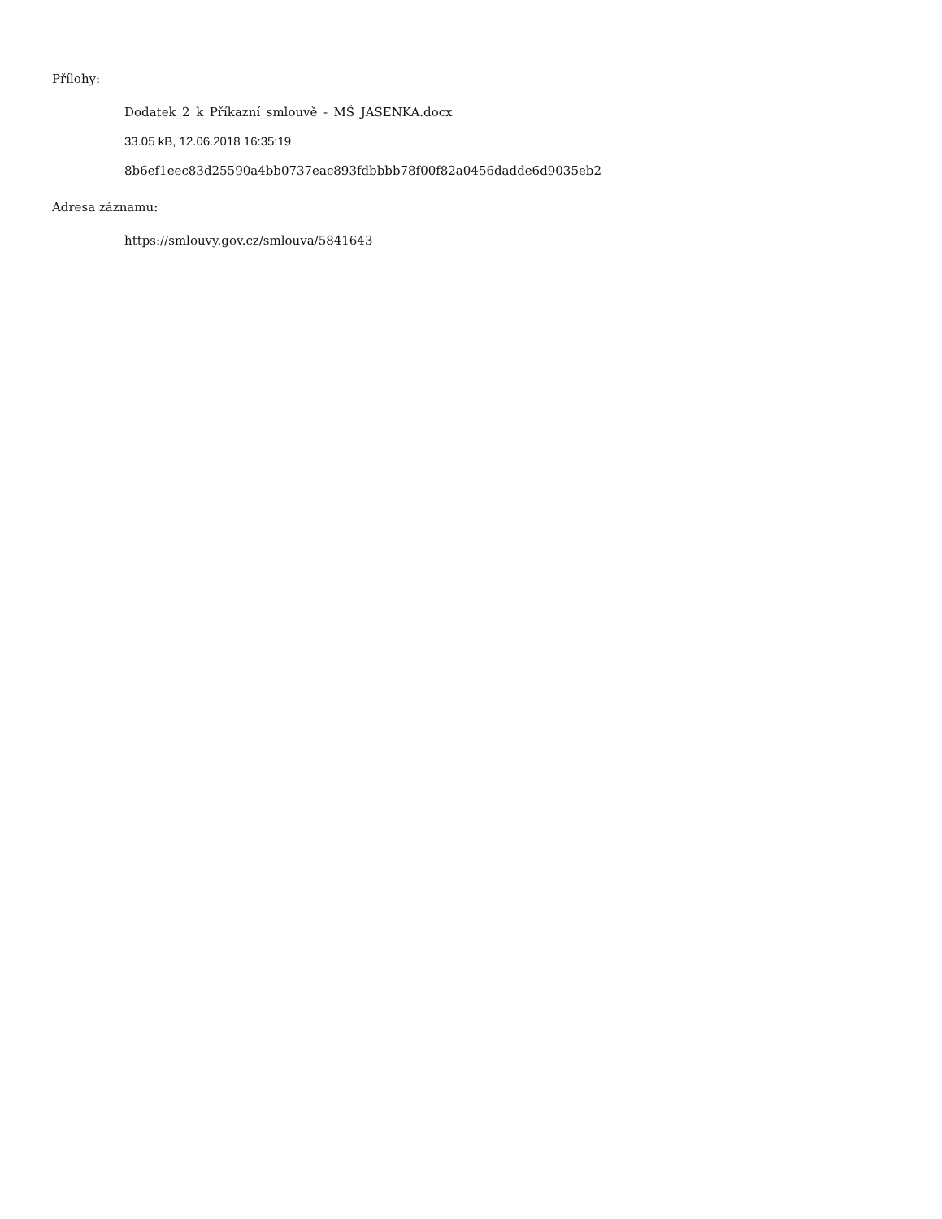Přílohy:
Dodatek_2_k_Příkazní_smlouvě_-_MŠ_JASENKA.docx
33.05 kB, 12.06.2018 16:35:19
8b6ef1eec83d25590a4bb0737eac893fdbbbb78f00f82a0456dadde6d9035eb2
Adresa záznamu:
https://smlouvy.gov.cz/smlouva/5841643